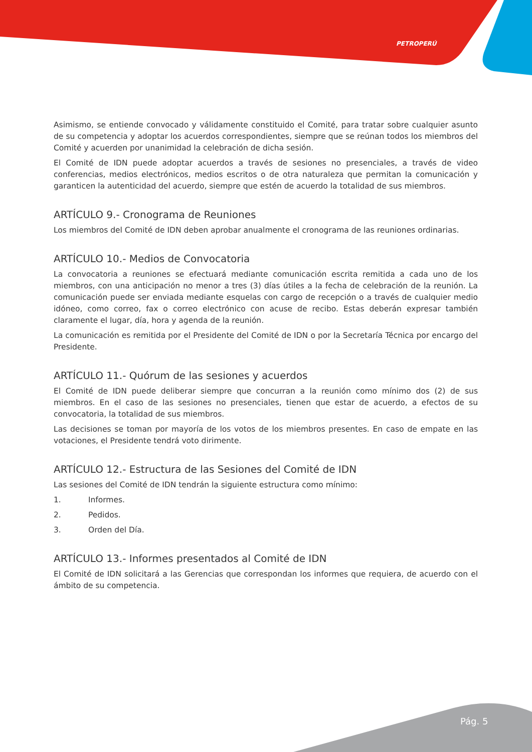PETROPERÚ
Asimismo, se entiende convocado y válidamente constituido el Comité, para tratar sobre cualquier asunto de su competencia y adoptar los acuerdos correspondientes, siempre que se reúnan todos los miembros del Comité y acuerden por unanimidad la celebración de dicha sesión.
El Comité de IDN puede adoptar acuerdos a través de sesiones no presenciales, a través de video conferencias, medios electrónicos, medios escritos o de otra naturaleza que permitan la comunicación y garanticen la autenticidad del acuerdo, siempre que estén de acuerdo la totalidad de sus miembros.
ARTÍCULO 9.- Cronograma de Reuniones
Los miembros del Comité de IDN deben aprobar anualmente el cronograma de las reuniones ordinarias.
ARTÍCULO 10.- Medios de Convocatoria
La convocatoria a reuniones se efectuará mediante comunicación escrita remitida a cada uno de los miembros, con una anticipación no menor a tres (3) días útiles a la fecha de celebración de la reunión. La comunicación puede ser enviada mediante esquelas con cargo de recepción o a través de cualquier medio idóneo, como correo, fax o correo electrónico con acuse de recibo. Estas deberán expresar también claramente el lugar, día, hora y agenda de la reunión.
La comunicación es remitida por el Presidente del Comité de IDN o por la Secretaría Técnica por encargo del Presidente.
ARTÍCULO 11.- Quórum de las sesiones y acuerdos
El Comité de IDN puede deliberar siempre que concurran a la reunión como mínimo dos (2) de sus miembros. En el caso de las sesiones no presenciales, tienen que estar de acuerdo, a efectos de su convocatoria, la totalidad de sus miembros.
Las decisiones se toman por mayoría de los votos de los miembros presentes. En caso de empate en las votaciones, el Presidente tendrá voto dirimente.
ARTÍCULO 12.- Estructura de las Sesiones del Comité de IDN
Las sesiones del Comité de IDN tendrán la siguiente estructura como mínimo:
1. Informes.
2. Pedidos.
3. Orden del Día.
ARTÍCULO 13.- Informes presentados al Comité de IDN
El Comité de IDN solicitará a las Gerencias que correspondan los informes que requiera, de acuerdo con el ámbito de su competencia.
Pág. 5